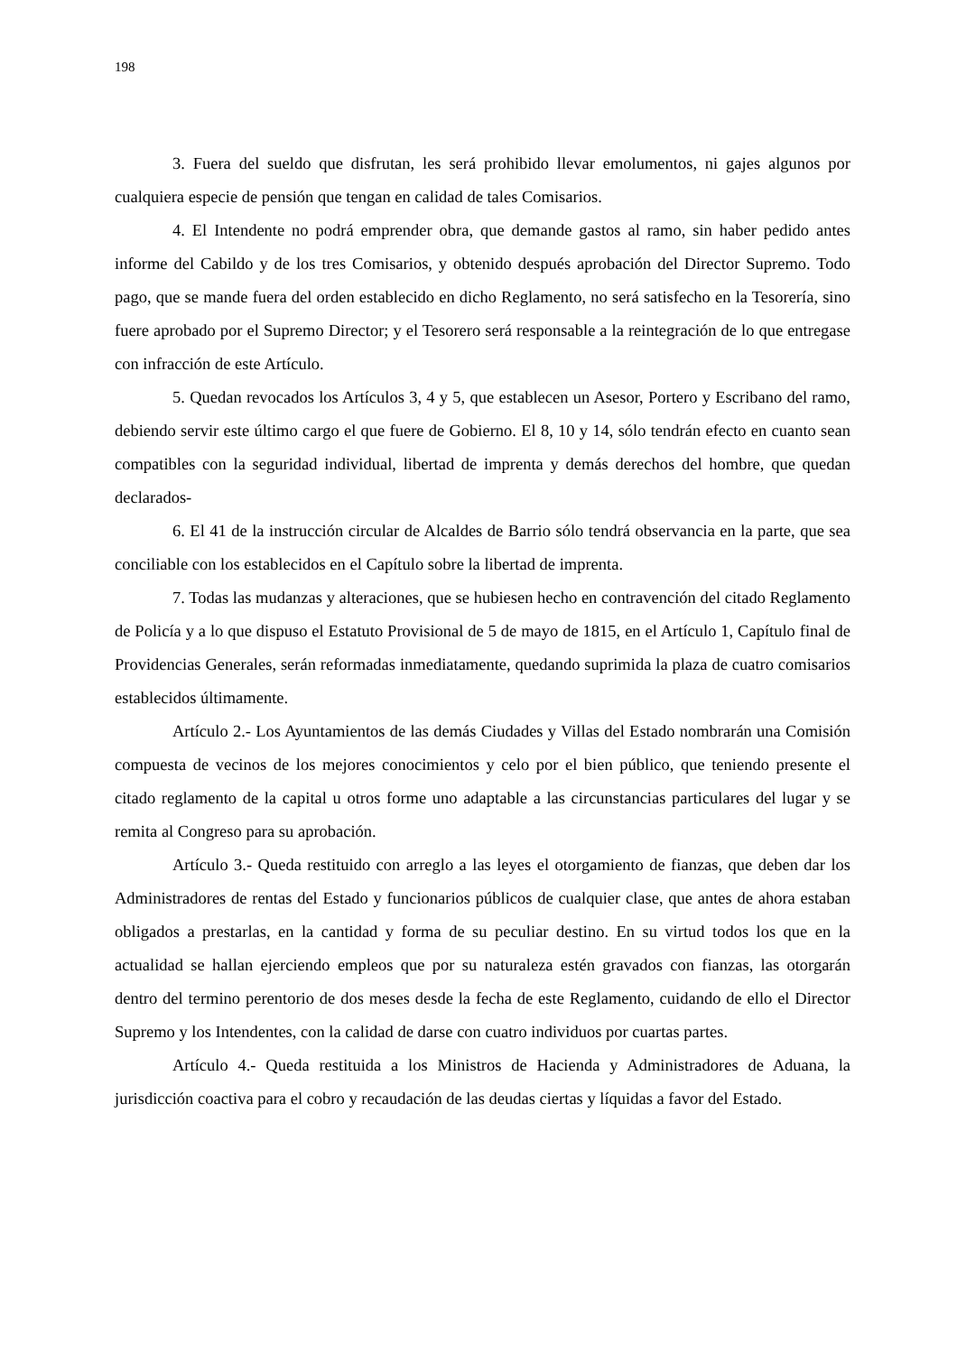198
3. Fuera del sueldo que disfrutan, les será prohibido llevar emolumentos, ni gajes algunos por cualquiera especie de pensión que tengan en calidad de tales Comisarios.
4. El Intendente no podrá emprender obra, que demande gastos al ramo, sin haber pedido antes informe del Cabildo y de los tres Comisarios, y obtenido después aprobación del Director Supremo. Todo pago, que se mande fuera del orden establecido en dicho Reglamento, no será satisfecho en la Tesorería, sino fuere aprobado por el Supremo Director; y el Tesorero será responsable a la reintegración de lo que entregase con infracción de este Artículo.
5. Quedan revocados los Artículos 3, 4 y 5, que establecen un Asesor, Portero y Escribano del ramo, debiendo servir este último cargo el que fuere de Gobierno. El 8, 10 y 14, sólo tendrán efecto en cuanto sean compatibles con la seguridad individual, libertad de imprenta y demás derechos del hombre, que quedan declarados-
6. El 41 de la instrucción circular de Alcaldes de Barrio sólo tendrá observancia en la parte, que sea conciliable con los establecidos en el Capítulo sobre la libertad de imprenta.
7. Todas las mudanzas y alteraciones, que se hubiesen hecho en contravención del citado Reglamento de Policía y a lo que dispuso el Estatuto Provisional de 5 de mayo de 1815, en el Artículo 1, Capítulo final de Providencias Generales, serán reformadas inmediatamente, quedando suprimida la plaza de cuatro comisarios establecidos últimamente.
Artículo 2.- Los Ayuntamientos de las demás Ciudades y Villas del Estado nombrarán una Comisión compuesta de vecinos de los mejores conocimientos y celo por el bien público, que teniendo presente el citado reglamento de la capital u otros forme uno adaptable a las circunstancias particulares del lugar y se remita al Congreso para su aprobación.
Artículo 3.- Queda restituido con arreglo a las leyes el otorgamiento de fianzas, que deben dar los Administradores de rentas del Estado y funcionarios públicos de cualquier clase, que antes de ahora estaban obligados a prestarlas, en la cantidad y forma de su peculiar destino. En su virtud todos los que en la actualidad se hallan ejerciendo empleos que por su naturaleza estén gravados con fianzas, las otorgarán dentro del termino perentorio de dos meses desde la fecha de este Reglamento, cuidando de ello el Director Supremo y los Intendentes, con la calidad de darse con cuatro individuos por cuartas partes.
Artículo 4.- Queda restituida a los Ministros de Hacienda y Administradores de Aduana, la jurisdicción coactiva para el cobro y recaudación de las deudas ciertas y líquidas a favor del Estado.